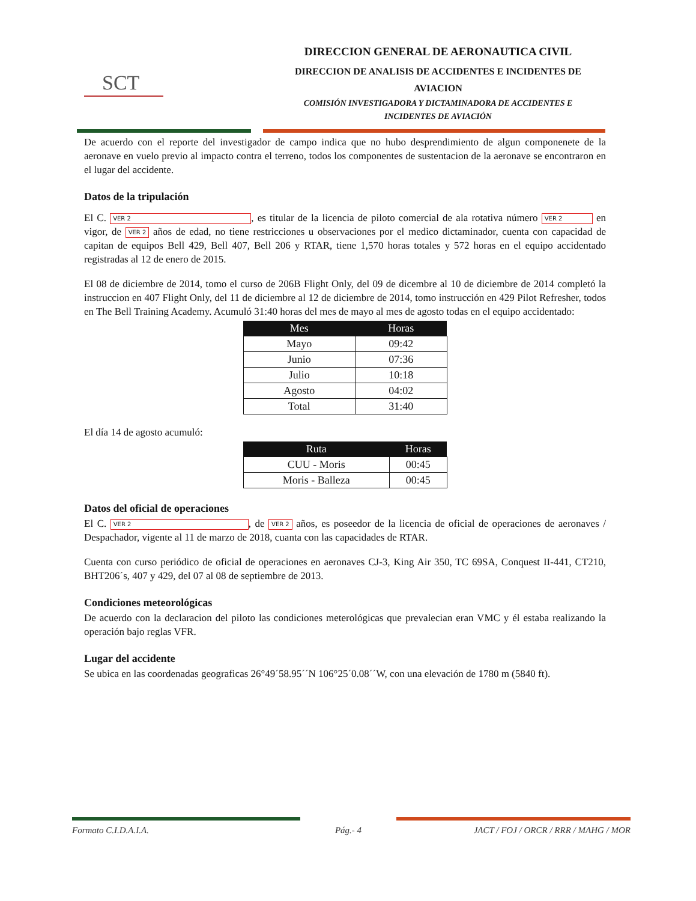SCT
DIRECCION GENERAL DE AERONAUTICA CIVIL
DIRECCION DE ANALISIS DE ACCIDENTES E INCIDENTES DE
AVIACION
COMISIÓN INVESTIGADORA Y DICTAMINADORA DE ACCIDENTES E
INCIDENTES DE AVIACIÓN
De acuerdo con el reporte del investigador de campo indica que no hubo desprendimiento de algun componenete de la aeronave en vuelo previo al impacto contra el terreno, todos los componentes de sustentacion de la aeronave se encontraron en el lugar del accidente.
Datos de la tripulación
El C. VER 2, es titular de la licencia de piloto comercial de ala rotativa número VER 2 en vigor, de VER 2 años de edad, no tiene restricciones u observaciones por el medico dictaminador, cuenta con capacidad de capitan de equipos Bell 429, Bell 407, Bell 206 y RTAR, tiene 1,570 horas totales y 572 horas en el equipo accidentado registradas al 12 de enero de 2015.
El 08 de diciembre de 2014, tomo el curso de 206B Flight Only, del 09 de dicembre al 10 de diciembre de 2014 completó la instruccion en 407 Flight Only, del 11 de diciembre al 12 de diciembre de 2014, tomo instrucción en 429 Pilot Refresher, todos en The Bell Training Academy. Acumuló 31:40 horas del mes de mayo al mes de agosto todas en el equipo accidentado:
| Mes | Horas |
| --- | --- |
| Mayo | 09:42 |
| Junio | 07:36 |
| Julio | 10:18 |
| Agosto | 04:02 |
| Total | 31:40 |
El día 14 de agosto acumuló:
| Ruta | Horas |
| --- | --- |
| CUU - Moris | 00:45 |
| Moris - Balleza | 00:45 |
Datos del oficial de operaciones
El C. VER 2, de VER 2 años, es poseedor de la licencia de oficial de operaciones de aeronaves / Despachador, vigente al 11 de marzo de 2018, cuanta con las capacidades de RTAR.
Cuenta con curso periódico de oficial de operaciones en aeronaves CJ-3, King Air 350, TC 69SA, Conquest II-441, CT210, BHT206´s, 407 y 429, del 07 al 08 de septiembre de 2013.
Condiciones meteorológicas
De acuerdo con la declaracion del piloto las condiciones meterológicas que prevalecian eran VMC y él estaba realizando la operación bajo reglas VFR.
Lugar del accidente
Se ubica en las coordenadas geograficas 26°49´58.95´´N 106°25´0.08´´W, con una elevación de 1780 m (5840 ft).
Formato C.I.D.A.I.A.
Pág.- 4
JACT / FOJ / ORCR / RRR / MAHG / MOR